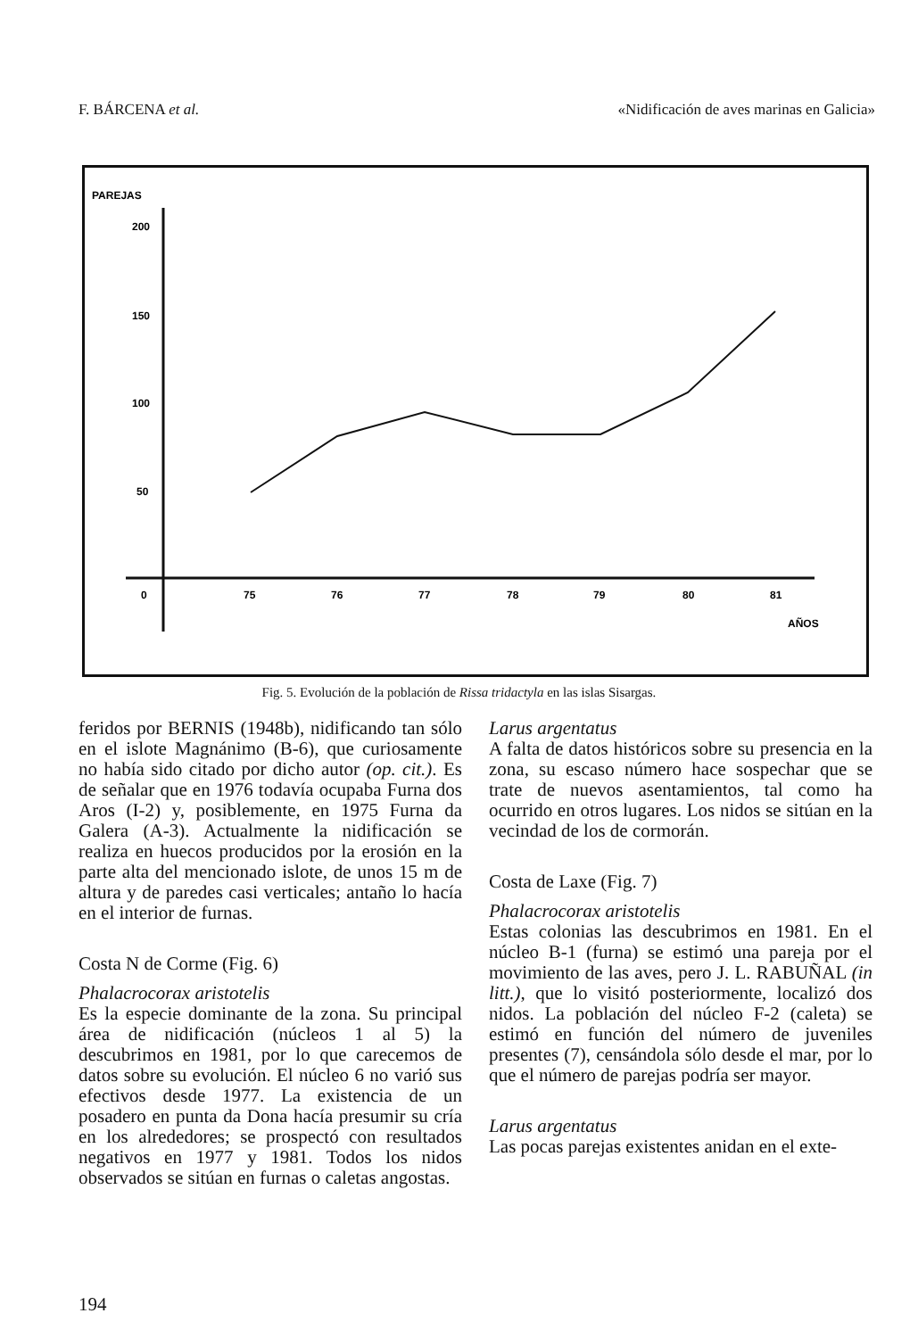F. BÁRCENA et al. «Nidificación de aves marinas en Galicia»
PAREJAS
200
150
100
50
0
75
76
77
78
79
80
81
AÑOS
Fig. 5. Evolución de la población de Rissa tridactyla en las islas Sisargas.
feridos por BERNIS (1948b), nidificando tan sólo en el islote Magnánimo (B-6), que curiosamente no había sido citado por dicho autor (op. cit.). Es de señalar que en 1976 todavía ocupaba Furna dos Aros (I-2) y, posiblemente, en 1975 Furna da Galera (A-3). Actualmente la nidificación se realiza en huecos producidos por la erosión en la parte alta del mencionado islote, de unos 15 m de altura y de paredes casi verticales; antaño lo hacía en el interior de furnas.
Costa N de Corme (Fig. 6)
Phalacrocorax aristotelis
Es la especie dominante de la zona. Su principal área de nidificación (núcleos 1 al 5) la descubrimos en 1981, por lo que carecemos de datos sobre su evolución. El núcleo 6 no varió sus efectivos desde 1977. La existencia de un posadero en punta da Dona hacía presumir su cría en los alrededores; se prospectó con resultados negativos en 1977 y 1981. Todos los nidos observados se sitúan en furnas o caletas angostas.
Larus argentatus
A falta de datos históricos sobre su presencia en la zona, su escaso número hace sospechar que se trate de nuevos asentamientos, tal como ha ocurrido en otros lugares. Los nidos se sitúan en la vecindad de los de cormorán.
Costa de Laxe (Fig. 7)
Phalacrocorax aristotelis
Estas colonias las descubrimos en 1981. En el núcleo B-1 (furna) se estimó una pareja por el movimiento de las aves, pero J. L. RABUÑAL (in litt.), que lo visitó posteriormente, localizó dos nidos. La población del núcleo F-2 (caleta) se estimó en función del número de juveniles presentes (7), censándola sólo desde el mar, por lo que el número de parejas podría ser mayor.
Larus argentatus
Las pocas parejas existentes anidan en el exte-
194